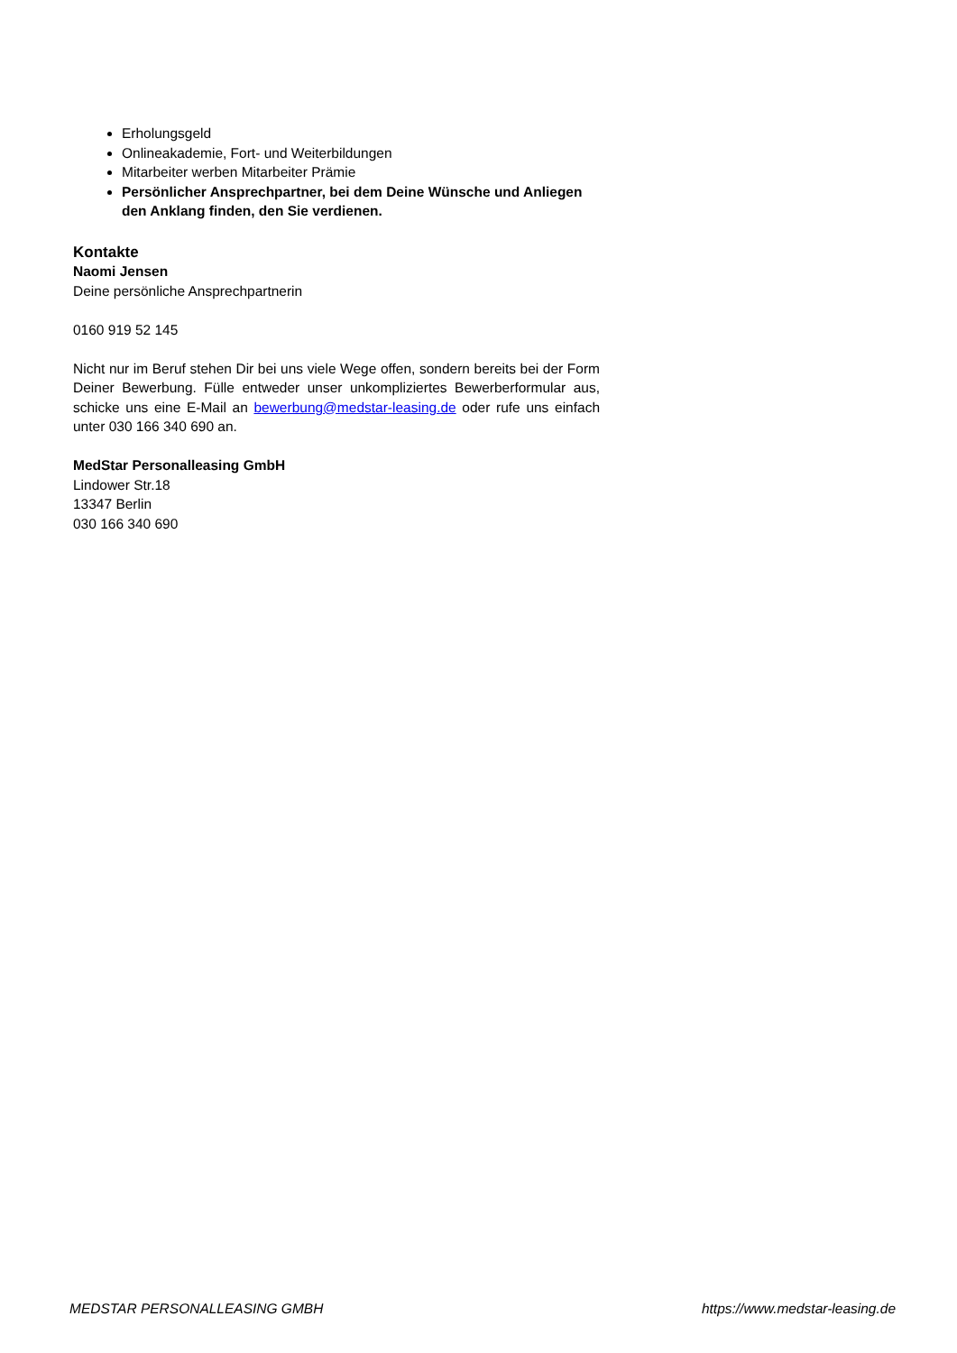Erholungsgeld
Onlineakademie, Fort- und Weiterbildungen
Mitarbeiter werben Mitarbeiter Prämie
Persönlicher Ansprechpartner, bei dem Deine Wünsche und Anliegen den Anklang finden, den Sie verdienen.
Kontakte
Naomi Jensen
Deine persönliche Ansprechpartnerin
0160 919 52 145
Nicht nur im Beruf stehen Dir bei uns viele Wege offen, sondern bereits bei der Form Deiner Bewerbung. Fülle entweder unser unkompliziertes Bewerberformular aus, schicke uns eine E-Mail an bewerbung@medstar-leasing.de oder rufe uns einfach unter 030 166 340 690 an.
MedStar Personalleasing GmbH
Lindower Str.18
13347 Berlin
030 166 340 690
MEDSTAR PERSONALLEASING GMBH https://www.medstar-leasing.de